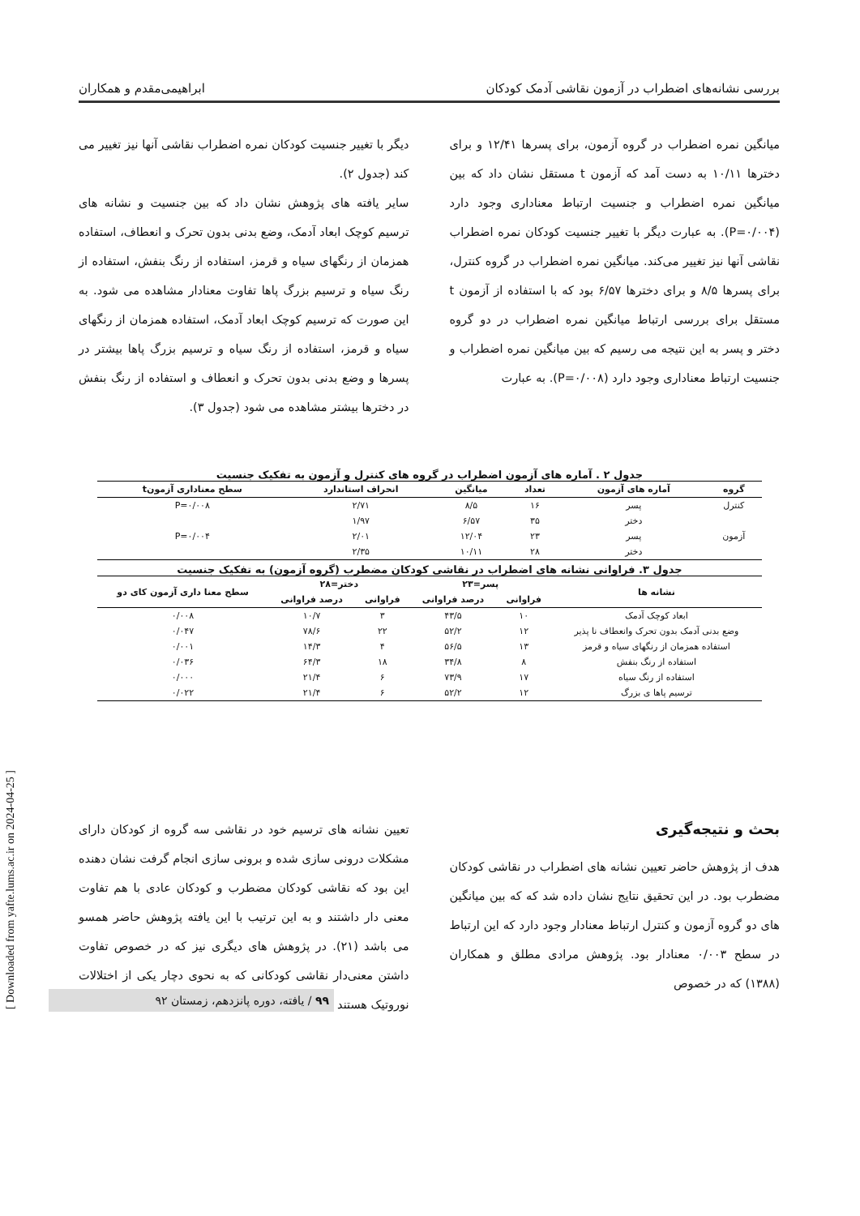بررسی نشانه‌های اضطراب در آزمون نقاشی آدمک کودکان ابراهیمی‌مقدم و همکاران
میانگین نمره اضطراب در گروه آزمون، برای پسرها ۱۲/۴۱ و برای دخترها ۱۰/۱۱ به دست آمد که آزمون t مستقل نشان داد که بین میانگین نمره اضطراب و جنسیت ارتباط معناداری وجود دارد (P=۰/۰۰۴). به عبارت دیگر با تغییر جنسیت کودکان نمره اضطراب نقاشی آنها نیز تغییر می‌کند. میانگین نمره اضطراب در گروه کنترل، برای پسرها ۸/۵ و برای دخترها ۶/۵۷ بود که با استفاده از آزمون t مستقل برای بررسی ارتباط میانگین نمره اضطراب در دو گروه دختر و پسر به این نتیجه می رسیم که بین میانگین نمره اضطراب و جنسیت ارتباط معناداری وجود دارد (P=۰/۰۰۸). به عبارت
دیگر با تغییر جنسیت کودکان نمره اضطراب نقاشی آنها نیز تغییر می کند (جدول ۲).
سایر یافته های پژوهش نشان داد که بین جنسیت و نشانه های ترسیم کوچک ابعاد آدمک، وضع بدنی بدون تحرک و انعطاف، استفاده همزمان از رنگهای سیاه و قرمز، استفاده از رنگ بنفش، استفاده از رنگ سیاه و ترسیم بزرگ پاها تفاوت معنادار مشاهده می شود. به این صورت که ترسیم کوچک ابعاد آدمک، استفاده همزمان از رنگهای سیاه و قرمز، استفاده از رنگ سیاه و ترسیم بزرگ پاها بیشتر در پسرها و وضع بدنی بدون تحرک و انعطاف و استفاده از رنگ بنفش در دخترها بیشتر مشاهده می شود (جدول ۳).
جدول ۲ . آماره های آزمون اضطراب در گروه های کنترل و آزمون به تفکیک جنسیت
| گروه | آماره های آزمون | تعداد | میانگین | انحراف استاندارد | سطح معناداری آزمونt |
| --- | --- | --- | --- | --- | --- |
| کنترل | پسر | ۱۶ | ۸/۵ | ۲/۷۱ | P=۰/۰۰۸ |
| | دختر | ۳۵ | ۶/۵۷ | ۱/۹۷ | |
| آزمون | پسر | ۲۳ | ۱۲/۰۴ | ۲/۰۱ | P=۰/۰۰۴ |
| | دختر | ۲۸ | ۱۰/۱۱ | ۲/۳۵ | |
جدول ۳. فراوانی نشانه های اضطراب در نقاشی کودکان مضطرب (گروه آزمون) به تفکیک جنسیت
| نشانه ها | پسر=۲۳ | | دختر=۲۸ | | سطح معنا داری آزمون کای دو |
| --- | --- | --- | --- | --- | --- |
| | فراوانی | درصد فراوانی | فراوانی | درصد فراوانی | |
| ابعاد کوچک آدمک | ۱۰ | ۴۳/۵ | ۳ | ۱۰/۷ | ۰/۰۰۸ |
| وضع بدنی آدمک بدون تحرک وانعطاف نا پذیر | ۱۲ | ۵۲/۲ | ۲۲ | ۷۸/۶ | ۰/۰۴۷ |
| استفاده همزمان از رنگهای سیاه و قرمز | ۱۳ | ۵۶/۵ | ۴ | ۱۴/۳ | ۰/۰۰۱ |
| استفاده از رنگ بنفش | ۸ | ۳۴/۸ | ۱۸ | ۶۴/۳ | ۰/۰۳۶ |
| استفاده از رنگ سیاه | ۱۷ | ۷۳/۹ | ۶ | ۲۱/۴ | ۰/۰۰۰ |
| ترسیم پاها ی بزرگ | ۱۲ | ۵۲/۲ | ۶ | ۲۱/۴ | ۰/۰۲۲ |
بحث و نتیجه‌گیری
هدف از پژوهش حاضر تعیین نشانه های اضطراب در نقاشی کودکان مضطرب بود. در این تحقیق نتایج نشان داده شد که که بین میانگین های دو گروه آزمون و کنترل ارتباط معنادار وجود دارد که این ارتباط در سطح ۰/۰۰۳ معنادار بود. پژوهش مرادی مطلق و همکاران (۱۳۸۸) که در خصوص
تعیین نشانه های ترسیم خود در نقاشی سه گروه از کودکان دارای مشکلات درونی سازی شده و برونی سازی انجام گرفت نشان دهنده این بود که نقاشی کودکان مضطرب و کودکان عادی با هم تفاوت معنی دار داشتند و به این ترتیب با این یافته پژوهش حاضر همسو می باشد (۲۱). در پژوهش های دیگری نیز که در خصوص تفاوت داشتن معنی‌دار نقاشی کودکانی که به نحوی دچار یکی از اختلالات نوروتیک هستند
[ Downloaded from yafte.lums.ac.ir on 2024-04-25 ]
۹۹ / یافته، دوره پانزدهم، زمستان ۹۲